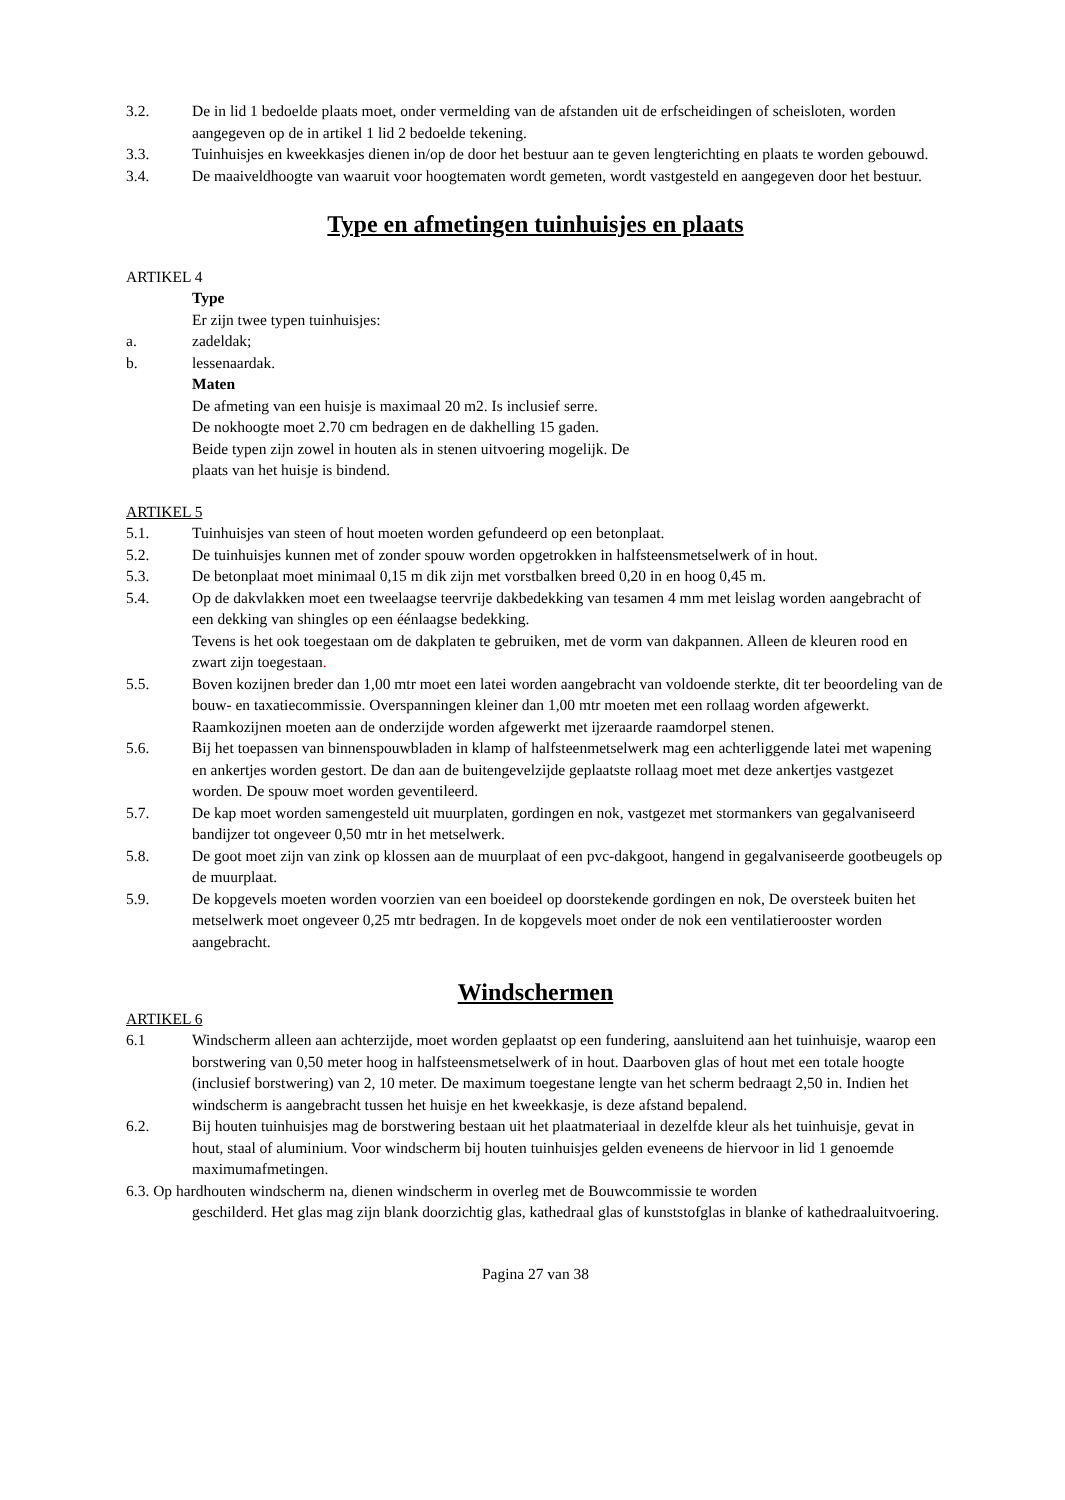3.2. De in lid 1 bedoelde plaats moet, onder vermelding van de afstanden uit de erfscheidingen of scheisloten, worden aangegeven op de in artikel 1 lid 2 bedoelde tekening.
3.3. Tuinhuisjes en kweekkasjes dienen in/op de door het bestuur aan te geven lengterichting en plaats te worden gebouwd.
3.4. De maaiveldhoogte van waaruit voor hoogtematen wordt gemeten, wordt vastgesteld en aangegeven door het bestuur.
Type en afmetingen tuinhuisjes en plaats
ARTIKEL 4
Type
Er zijn twee typen tuinhuisjes:
a. zadeldak;
b. lessenaardak.
Maten
De afmeting van een huisje is maximaal 20 m2. Is inclusief serre.
De nokhoogte moet 2.70 cm bedragen en de dakhelling 15 gaden.
Beide typen zijn zowel in houten als in stenen uitvoering mogelijk. De
plaats van het huisje is bindend.
ARTIKEL 5
5.1. Tuinhuisjes van steen of hout moeten worden gefundeerd op een betonplaat.
5.2. De tuinhuisjes kunnen met of zonder spouw worden opgetrokken in halfsteensmetselwerk of in hout.
5.3. De betonplaat moet minimaal 0,15 m dik zijn met vorstbalken breed 0,20 in en hoog 0,45 m.
5.4. Op de dakvlakken moet een tweelaagse teervrije dakbedekking van tesamen 4 mm met leislag worden aangebracht of een dekking van shingles op een éénlaagse bedekking.
Tevens is het ook toegestaan om de dakplaten te gebruiken, met de vorm van dakpannen. Alleen de kleuren rood en zwart zijn toegestaan.
5.5. Boven kozijnen breder dan 1,00 mtr moet een latei worden aangebracht van voldoende sterkte, dit ter beoordeling van de bouw- en taxatiecommissie. Overspanningen kleiner dan 1,00 mtr moeten met een rollaag worden afgewerkt. Raamkozijnen moeten aan de onderzijde worden afgewerkt met ijzeraarde raamdorpel stenen.
5.6. Bij het toepassen van binnenspouwbladen in klamp of halfsteenmetselwerk mag een achterliggende latei met wapening en ankertjes worden gestort. De dan aan de buitengevelzijde geplaatste rollaag moet met deze ankertjes vastgezet worden. De spouw moet worden geventileerd.
5.7. De kap moet worden samengesteld uit muurplaten, gordingen en nok, vastgezet met stormankers van gegalvaniseerd bandijzer tot ongeveer 0,50 mtr in het metselwerk.
5.8. De goot moet zijn van zink op klossen aan de muurplaat of een pvc-dakgoot, hangend in gegalvaniseerde gootbeugels op de muurplaat.
5.9. De kopgevels moeten worden voorzien van een boeideel op doorstekende gordingen en nok, De oversteek buiten het metselwerk moet ongeveer 0,25 mtr bedragen. In de kopgevels moet onder de nok een ventilatierooster worden aangebracht.
Windschermen
ARTIKEL 6
6.1 Windscherm alleen aan achterzijde, moet worden geplaatst op een fundering, aansluitend aan het tuinhuisje, waarop een borstwering van 0,50 meter hoog in halfsteensmetselwerk of in hout. Daarboven glas of hout met een totale hoogte (inclusief borstwering) van 2, 10 meter. De maximum toegestane lengte van het scherm bedraagt 2,50 in. Indien het windscherm is aangebracht tussen het huisje en het kweekkasje, is deze afstand bepalend.
6.2. Bij houten tuinhuisjes mag de borstwering bestaan uit het plaatmateriaal in dezelfde kleur als het tuinhuisje, gevat in hout, staal of aluminium. Voor windscherm bij houten tuinhuisjes gelden eveneens de hiervoor in lid 1 genoemde maximumafmetingen.
6.3. Op hardhouten windscherm na, dienen windscherm in overleg met de Bouwcommissie te worden
geschilderd. Het glas mag zijn blank doorzichtig glas, kathedraal glas of kunststofglas in blanke of kathedraaluitvoering.
Pagina 27 van 38